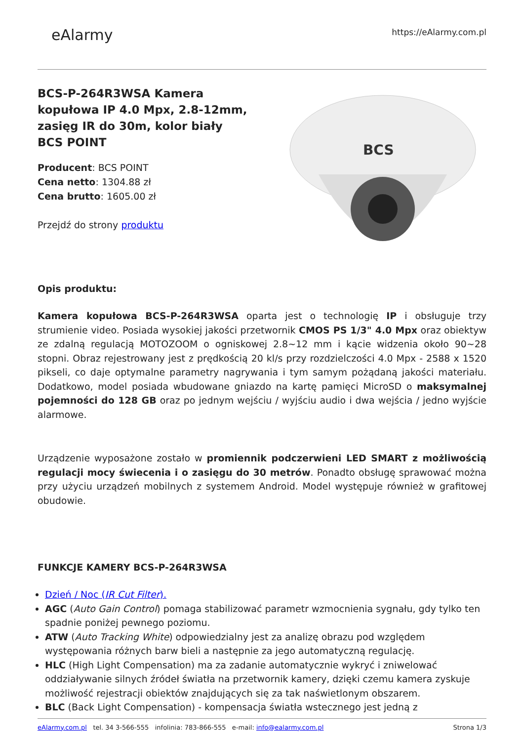eAlarmy
https://eAlarmy.com.pl
BCS-P-264R3WSA Kamera kopułowa IP 4.0 Mpx, 2.8-12mm, zasięg IR do 30m, kolor biały BCS POINT
Producent: BCS POINT
Cena netto: 1304.88 zł
Cena brutto: 1605.00 zł
Przejdź do strony produktu
BCS
Opis produktu:
Kamera kopułowa BCS-P-264R3WSA oparta jest o technologię IP i obsługuje trzy strumienie video. Posiada wysokiej jakości przetwornik CMOS PS 1/3" 4.0 Mpx oraz obiektyw ze zdalną regulacją MOTOZOOM o ogniskowej 2.8~12 mm i kącie widzenia około 90~28 stopni. Obraz rejestrowany jest z prędkością 20 kl/s przy rozdzielczości 4.0 Mpx - 2588 x 1520 pikseli, co daje optymalne parametry nagrywania i tym samym pożądaną jakości materiału. Dodatkowo, model posiada wbudowane gniazdo na kartę pamięci MicroSD o maksymalnej pojemności do 128 GB oraz po jednym wejściu / wyjściu audio i dwa wejścia / jedno wyjście alarmowe.
Urządzenie wyposażone zostało w promiennik podczerwieni LED SMART z możliwością regulacji mocy świecenia i o zasięgu do 30 metrów. Ponadto obsługę sprawować można przy użyciu urządzeń mobilnych z systemem Android. Model występuje również w grafitowej obudowie.
FUNKCJE KAMERY BCS-P-264R3WSA
Dzień / Noc (IR Cut Filter).
AGC (Auto Gain Control) pomaga stabilizować parametr wzmocnienia sygnału, gdy tylko ten spadnie poniżej pewnego poziomu.
ATW (Auto Tracking White) odpowiedzialny jest za analizę obrazu pod względem występowania różnych barw bieli a następnie za jego automatyczną regulację.
HLC (High Light Compensation) ma za zadanie automatycznie wykryć i zniwelować oddziaływanie silnych źródeł światła na przetwornik kamery, dzięki czemu kamera zyskuje możliwość rejestracji obiektów znajdujących się za tak naświetlonym obszarem.
BLC (Back Light Compensation) - kompensacja światła wstecznego jest jedną z
eAlarmy.com.pl tel. 34 3-566-555 infolinia: 783-866-555 e-mail: info@ealarmy.com.pl
Strona 1/3